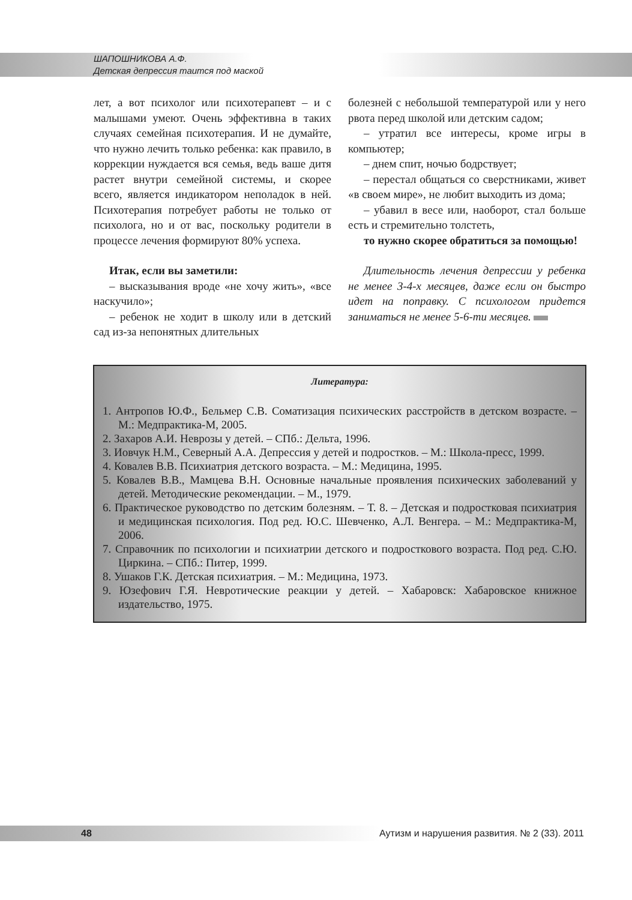ШАПОШНИКОВА А.Ф.
Детская депрессия таится под маской
лет, а вот психолог или психотерапевт – и с малышами умеют. Очень эффективна в таких случаях семейная психотерапия. И не думайте, что нужно лечить только ребенка: как правило, в коррекции нуждается вся семья, ведь ваше дитя растет внутри семейной системы, и скорее всего, является индикатором неполадок в ней. Психотерапия потребует работы не только от психолога, но и от вас, поскольку родители в процессе лечения формируют 80% успеха.
Итак, если вы заметили:
– высказывания вроде «не хочу жить», «все наскучило»;
– ребенок не ходит в школу или в детский сад из-за непонятных длительных
болезней с небольшой температурой или у него рвота перед школой или детским садом;
– утратил все интересы, кроме игры в компьютер;
– днем спит, ночью бодрствует;
– перестал общаться со сверстниками, живет «в своем мире», не любит выходить из дома;
– убавил в весе или, наоборот, стал больше есть и стремительно толстеть,
то нужно скорее обратиться за помощью!
Длительность лечения депрессии у ребенка не менее 3-4-х месяцев, даже если он быстро идет на поправку. С психологом придется заниматься не менее 5-6-ти месяцев.
Литература:
1. Антропов Ю.Ф., Бельмер С.В. Соматизация психических расстройств в детском возрасте. – М.: Медпрактика-М, 2005.
2. Захаров А.И. Неврозы у детей. – СПб.: Дельта, 1996.
3. Иовчук Н.М., Северный А.А. Депрессия у детей и подростков. – М.: Школа-пресс, 1999.
4. Ковалев В.В. Психиатрия детского возраста. – М.: Медицина, 1995.
5. Ковалев В.В., Мамцева В.Н. Основные начальные проявления психических заболеваний у детей. Методические рекомендации. – М., 1979.
6. Практическое руководство по детским болезням. – Т. 8. – Детская и подростковая психиатрия и медицинская психология. Под ред. Ю.С. Шевченко, А.Л. Венгера. – М.: Медпрактика-М, 2006.
7. Справочник по психологии и психиатрии детского и подросткового возраста. Под ред. С.Ю. Циркина. – СПб.: Питер, 1999.
8. Ушаков Г.К. Детская психиатрия. – М.: Медицина, 1973.
9. Юзефович Г.Я. Невротические реакции у детей. – Хабаровск: Хабаровское книжное издательство, 1975.
48 Аутизм и нарушения развития. № 2 (33). 2011